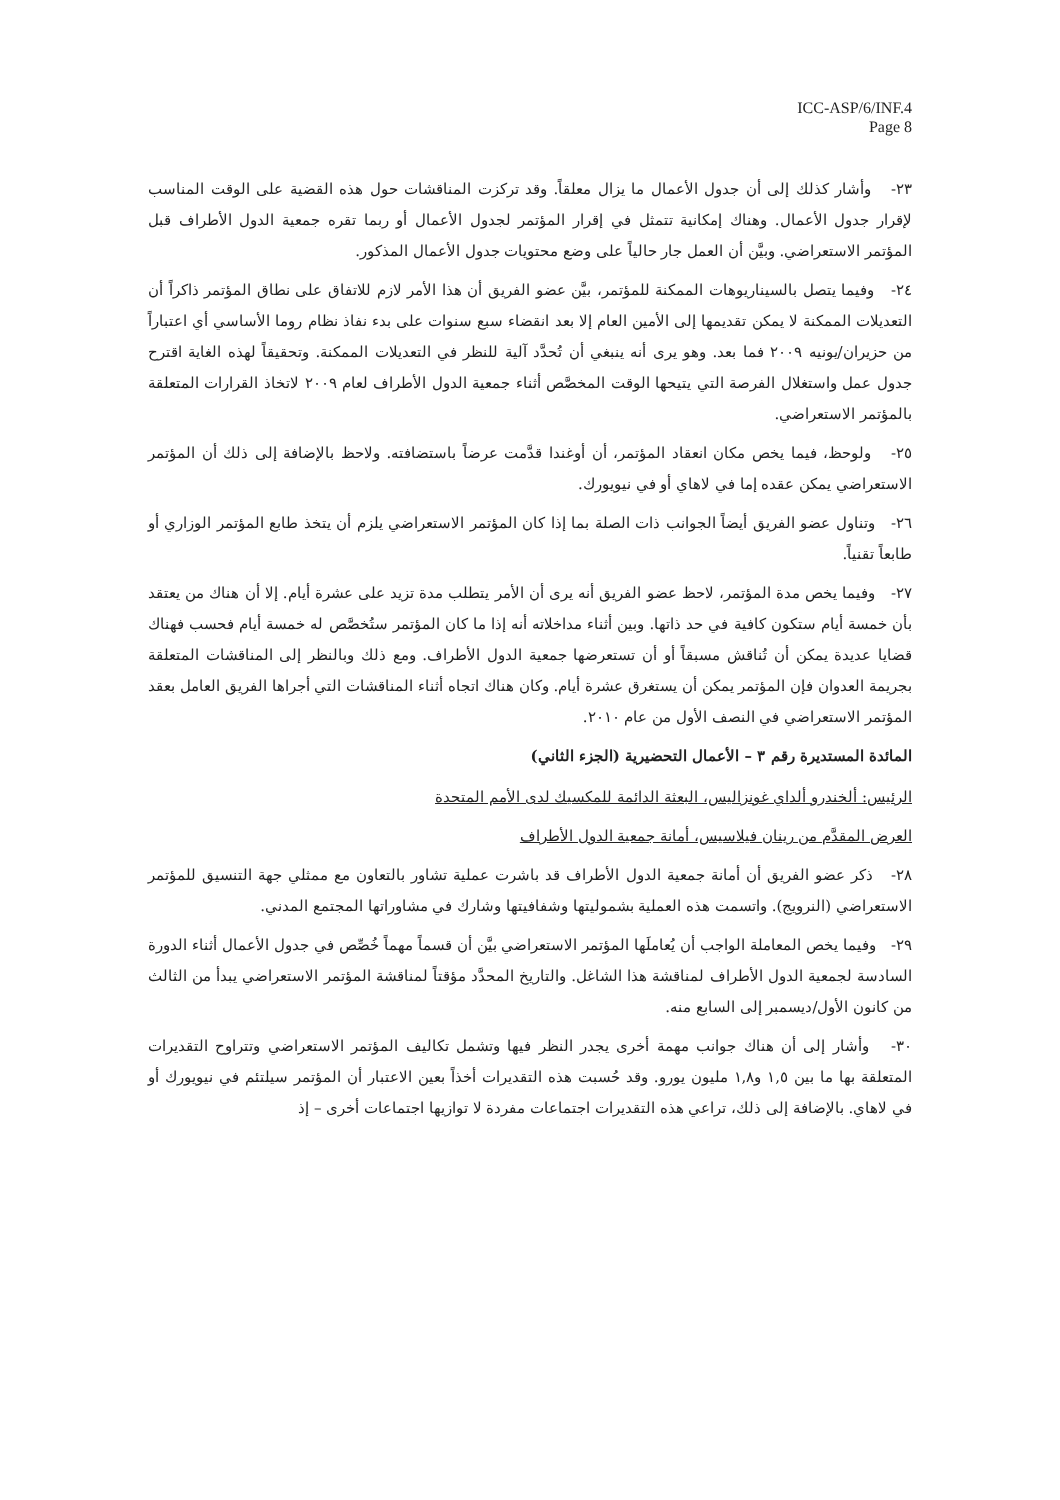ICC-ASP/6/INF.4
Page 8
٢٣- وأشار كذلك إلى أن جدول الأعمال ما يزال معلقاً. وقد تركزت المناقشات حول هذه القضية على الوقت المناسب لإقرار جدول الأعمال. وهناك إمكانية تتمثل في إقرار المؤتمر لجدول الأعمال أو ربما تقره جمعية الدول الأطراف قبل المؤتمر الاستعراضي. وبيَّن أن العمل جار حالياً على وضع محتويات جدول الأعمال المذكور.
٢٤- وفيما يتصل بالسيناريوهات الممكنة للمؤتمر، بيَّن عضو الفريق أن هذا الأمر لازم للاتفاق على نطاق المؤتمر ذاكراً أن التعديلات الممكنة لا يمكن تقديمها إلى الأمين العام إلا بعد انقضاء سبع سنوات على بدء نفاذ نظام روما الأساسي أي اعتباراً من حزيران/يونيه ٢٠٠٩ فما بعد. وهو يرى أنه ينبغي أن تُحدَّد آلية للنظر في التعديلات الممكنة. وتحقيقاً لهذه الغاية اقترح جدول عمل واستغلال الفرصة التي يتيحها الوقت المخصَّص أثناء جمعية الدول الأطراف لعام ٢٠٠٩ لاتخاذ القرارات المتعلقة بالمؤتمر الاستعراضي.
٢٥- ولوحظ، فيما يخص مكان انعقاد المؤتمر، أن أوغندا قدَّمت عرضاً باستضافته. ولاحظ بالإضافة إلى ذلك أن المؤتمر الاستعراضي يمكن عقده إما في لاهاي أو في نيويورك.
٢٦- وتناول عضو الفريق أيضاً الجوانب ذات الصلة بما إذا كان المؤتمر الاستعراضي يلزم أن يتخذ طابع المؤتمر الوزاري أو طابعاً تقنياً.
٢٧- وفيما يخص مدة المؤتمر، لاحظ عضو الفريق أنه يرى أن الأمر يتطلب مدة تزيد على عشرة أيام. إلا أن هناك من يعتقد بأن خمسة أيام ستكون كافية في حد ذاتها. وبين أثناء مداخلاته أنه إذا ما كان المؤتمر ستُخصَّص له خمسة أيام فحسب فهناك قضايا عديدة يمكن أن تُناقش مسبقاً أو أن تستعرضها جمعية الدول الأطراف. ومع ذلك وبالنظر إلى المناقشات المتعلقة بجريمة العدوان فإن المؤتمر يمكن أن يستغرق عشرة أيام. وكان هناك اتجاه أثناء المناقشات التي أجراها الفريق العامل بعقد المؤتمر الاستعراضي في النصف الأول من عام ٢٠١٠.
المائدة المستديرة رقم ٣ – الأعمال التحضيرية (الجزء الثاني)
الرئيس: ألخندرو ألداي غونزاليس، البعثة الدائمة للمكسيك لدى الأمم المتحدة
العرض المقدَّم من رينان فيلاسيس، أمانة جمعية الدول الأطراف
٢٨- ذكر عضو الفريق أن أمانة جمعية الدول الأطراف قد باشرت عملية تشاور بالتعاون مع ممثلي جهة التنسيق للمؤتمر الاستعراضي (النرويج). واتسمت هذه العملية بشموليتها وشفافيتها وشارك في مشاوراتها المجتمع المدني.
٢٩- وفيما يخص المعاملة الواجب أن يُعاملَها المؤتمر الاستعراضي بيَّن أن قسماً مهماً خُصِّص في جدول الأعمال أثناء الدورة السادسة لجمعية الدول الأطراف لمناقشة هذا الشاغل. والتاريخ المحدَّد مؤقتاً لمناقشة المؤتمر الاستعراضي يبدأ من الثالث من كانون الأول/ديسمبر إلى السابع منه.
٣٠- وأشار إلى أن هناك جوانب مهمة أخرى يجدر النظر فيها وتشمل تكاليف المؤتمر الاستعراضي وتتراوح التقديرات المتعلقة بها ما بين ١,٥ و١,٨ مليون يورو. وقد حُسبت هذه التقديرات أخذاً بعين الاعتبار أن المؤتمر سيلتئم في نيويورك أو في لاهاي. بالإضافة إلى ذلك، تراعي هذه التقديرات اجتماعات مفردة لا توازيها اجتماعات أخرى – إذ